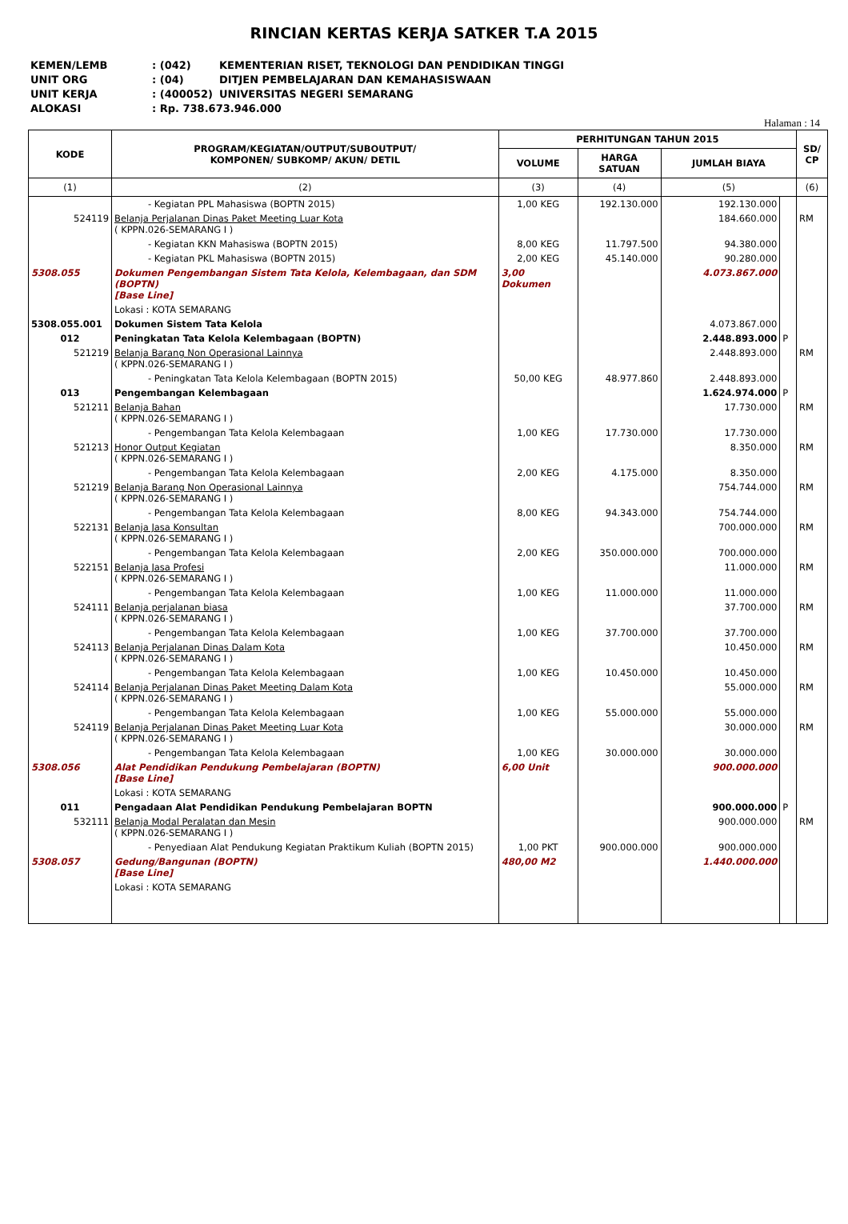RINCIAN KERTAS KERJA SATKER T.A 2015
KEMEN/LEMB: (042) KEMENTERIAN RISET, TEKNOLOGI DAN PENDIDIKAN TINGGI
UNIT ORG: (04) DITJEN PEMBELAJARAN DAN KEMAHASISWAAN
UNIT KERJA: (400052) UNIVERSITAS NEGERI SEMARANG
ALOKASI: Rp. 738.673.946.000
Halaman : 14
| KODE | PROGRAM/KEGIATAN/OUTPUT/SUBOUTPUT/ KOMPONEN/ SUBKOMP/ AKUN/ DETIL | PERHITUNGAN TAHUN 2015 | | | | SD/ CP |
| --- | --- | --- | --- | --- | --- | --- |
| | | VOLUME | HARGA SATUAN | JUMLAH BIAYA | | |
| (1) | (2) | (3) | (4) | (5) | | (6) |
| | - Kegiatan PPL Mahasiswa (BOPTN 2015) | 1,00 KEG | 192.130.000 | 192.130.000 | | |
| 524119 | Belanja Perjalanan Dinas Paket Meeting Luar Kota ( KPPN.026-SEMARANG I ) | | | 184.660.000 | | RM |
| | - Kegiatan KKN Mahasiswa (BOPTN 2015) | 8,00 KEG | 11.797.500 | 94.380.000 | | |
| | - Kegiatan PKL Mahasiswa (BOPTN 2015) | 2,00 KEG | 45.140.000 | 90.280.000 | | |
| 5308.055 | Dokumen Pengembangan Sistem Tata Kelola, Kelembagaan, dan SDM (BOPTN) [Base Line] | 3,00 Dokumen | | 4.073.867.000 | | |
| | Lokasi : KOTA SEMARANG | | | | | |
| 5308.055.001 | Dokumen Sistem Tata Kelola | | | 4.073.867.000 | | |
| 012 | Peningkatan Tata Kelola Kelembagaan (BOPTN) | | | 2.448.893.000 | P | |
| 521219 | Belanja Barang Non Operasional Lainnya ( KPPN.026-SEMARANG I ) | | | 2.448.893.000 | | RM |
| | - Peningkatan Tata Kelola Kelembagaan (BOPTN 2015) | 50,00 KEG | 48.977.860 | 2.448.893.000 | | |
| 013 | Pengembangan Kelembagaan | | | 1.624.974.000 | P | |
| 521211 | Belanja Bahan ( KPPN.026-SEMARANG I ) | | | 17.730.000 | | RM |
| | - Pengembangan Tata Kelola Kelembagaan | 1,00 KEG | 17.730.000 | 17.730.000 | | |
| 521213 | Honor Output Kegiatan ( KPPN.026-SEMARANG I ) | | | 8.350.000 | | RM |
| | - Pengembangan Tata Kelola Kelembagaan | 2,00 KEG | 4.175.000 | 8.350.000 | | |
| 521219 | Belanja Barang Non Operasional Lainnya ( KPPN.026-SEMARANG I ) | | | 754.744.000 | | RM |
| | - Pengembangan Tata Kelola Kelembagaan | 8,00 KEG | 94.343.000 | 754.744.000 | | |
| 522131 | Belanja Jasa Konsultan ( KPPN.026-SEMARANG I ) | | | 700.000.000 | | RM |
| | - Pengembangan Tata Kelola Kelembagaan | 2,00 KEG | 350.000.000 | 700.000.000 | | |
| 522151 | Belanja Jasa Profesi ( KPPN.026-SEMARANG I ) | | | 11.000.000 | | RM |
| | - Pengembangan Tata Kelola Kelembagaan | 1,00 KEG | 11.000.000 | 11.000.000 | | |
| 524111 | Belanja perjalanan biasa ( KPPN.026-SEMARANG I ) | | | 37.700.000 | | RM |
| | - Pengembangan Tata Kelola Kelembagaan | 1,00 KEG | 37.700.000 | 37.700.000 | | |
| 524113 | Belanja Perjalanan Dinas Dalam Kota ( KPPN.026-SEMARANG I ) | | | 10.450.000 | | RM |
| | - Pengembangan Tata Kelola Kelembagaan | 1,00 KEG | 10.450.000 | 10.450.000 | | |
| 524114 | Belanja Perjalanan Dinas Paket Meeting Dalam Kota ( KPPN.026-SEMARANG I ) | | | 55.000.000 | | RM |
| | - Pengembangan Tata Kelola Kelembagaan | 1,00 KEG | 55.000.000 | 55.000.000 | | |
| 524119 | Belanja Perjalanan Dinas Paket Meeting Luar Kota ( KPPN.026-SEMARANG I ) | | | 30.000.000 | | RM |
| | - Pengembangan Tata Kelola Kelembagaan | 1,00 KEG | 30.000.000 | 30.000.000 | | |
| 5308.056 | Alat Pendidikan Pendukung Pembelajaran (BOPTN) [Base Line] | 6,00 Unit | | 900.000.000 | | |
| | Lokasi : KOTA SEMARANG | | | | | |
| 011 | Pengadaan Alat Pendidikan Pendukung Pembelajaran BOPTN | | | 900.000.000 | P | |
| 532111 | Belanja Modal Peralatan dan Mesin ( KPPN.026-SEMARANG I ) | | | 900.000.000 | | RM |
| | - Penyediaan Alat Pendukung Kegiatan Praktikum Kuliah (BOPTN 2015) | 1,00 PKT | 900.000.000 | 900.000.000 | | |
| 5308.057 | Gedung/Bangunan (BOPTN) [Base Line] | 480,00 M2 | | 1.440.000.000 | | |
| | Lokasi : KOTA SEMARANG | | | | | |